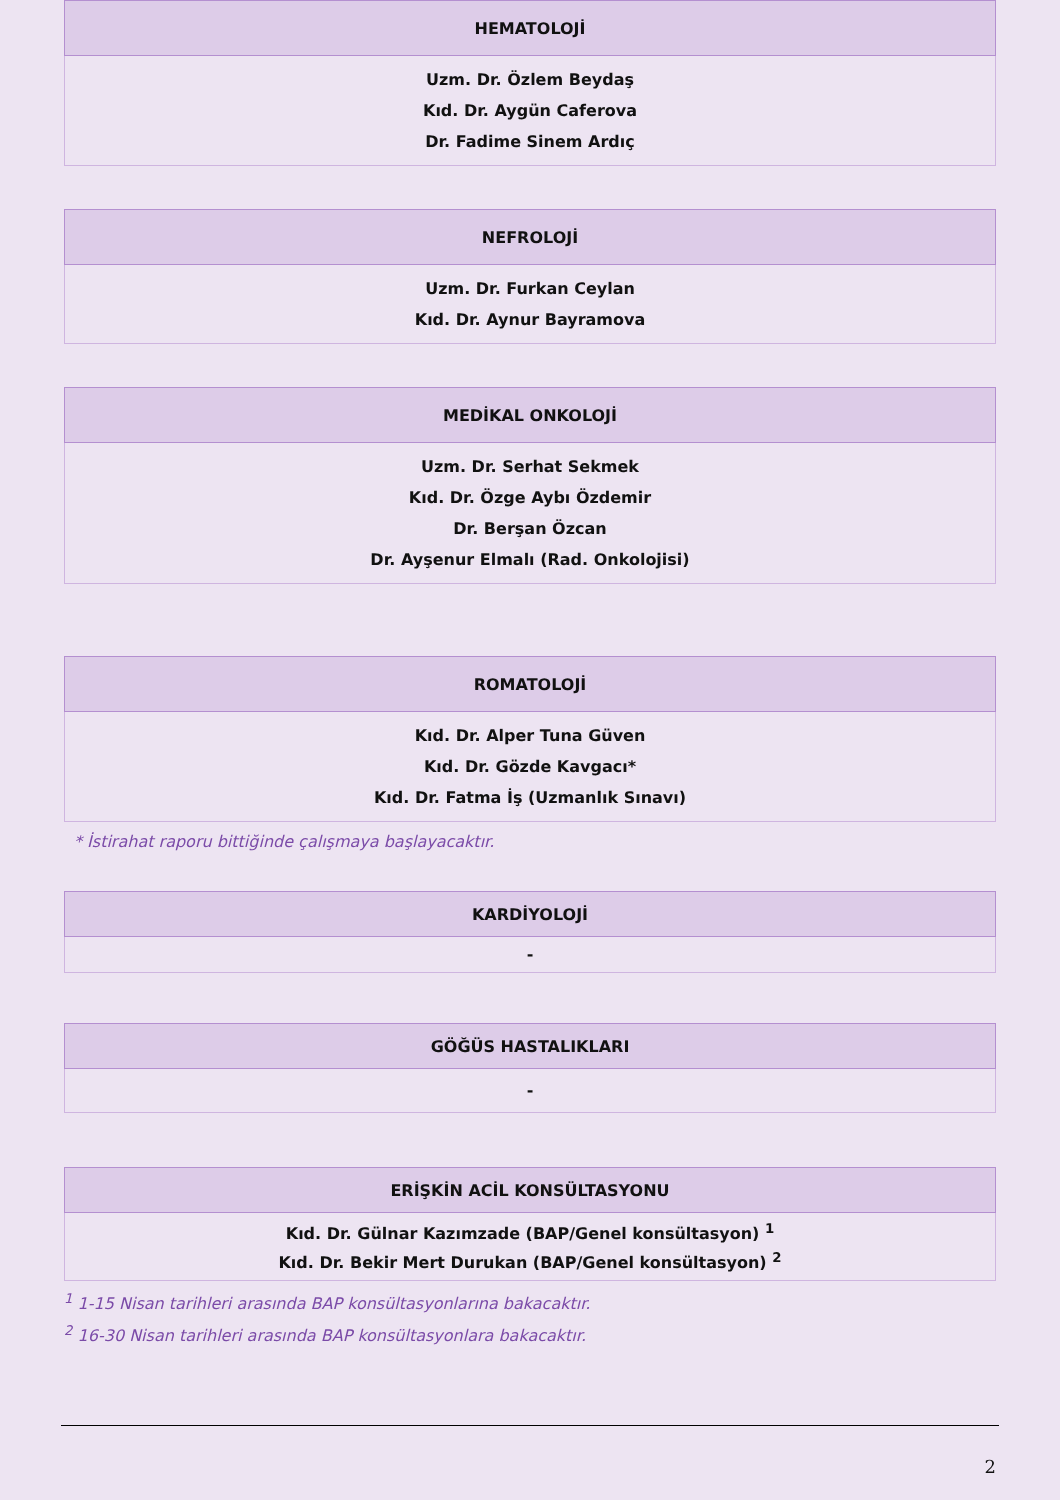| HEMATOLOJİ |
| --- |
| Uzm. Dr. Özlem Beydaş Kıd. Dr. Aygün Caferova Dr. Fadime Sinem Ardıç |
| NEFROLOJİ |
| --- |
| Uzm. Dr. Furkan Ceylan Kıd. Dr. Aynur Bayramova |
| MEDİKAL ONKOLOJİ |
| --- |
| Uzm. Dr. Serhat Sekmek Kıd. Dr. Özge Aybı Özdemir Dr. Berşan Özcan Dr. Ayşenur Elmalı (Rad. Onkolojisi) |
| ROMATOLOJİ |
| --- |
| Kıd. Dr. Alper Tuna Güven Kıd. Dr. Gözde Kavgacı* Kıd. Dr. Fatma İş (Uzmanlık Sınavı) |
* İstirahat raporu bittiğinde çalışmaya başlayacaktır.
| KARDİYOLOJİ |
| --- |
| - |
| GÖĞÜS HASTALIKLARI |
| --- |
| - |
| ERİŞKİN ACİL KONSÜLTASYONU |
| --- |
| Kıd. Dr. Gülnar Kazımzade (BAP/Genel konsültasyon) <sup>1</sup> Kıd. Dr. Bekir Mert Durukan (BAP/Genel konsültasyon) <sup>2</sup> |
<sup>1</sup> 1-15 Nisan tarihleri arasında BAP konsültasyonlarına bakacaktır.
<sup>2</sup> 16-30 Nisan tarihleri arasında BAP konsültasyonlara bakacaktır.
2